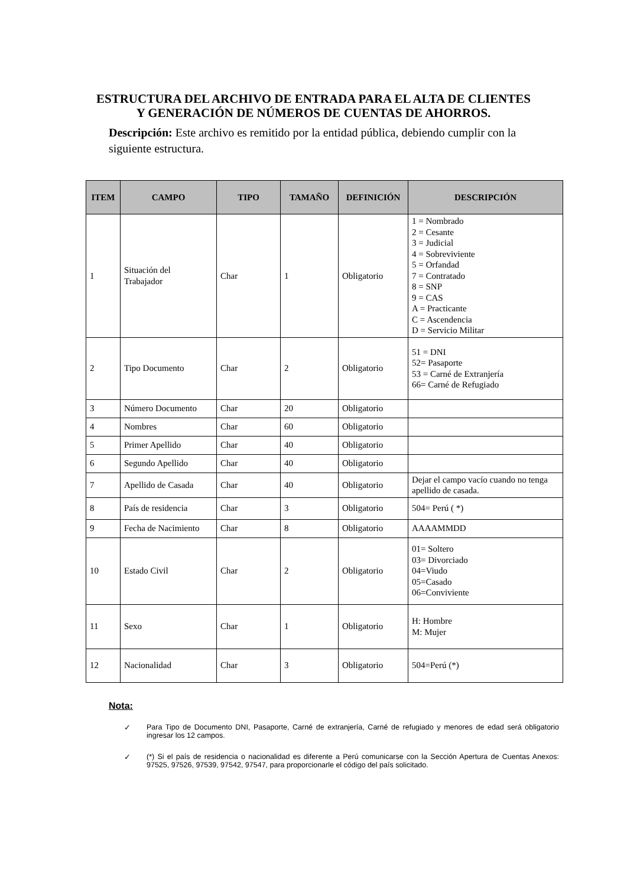ESTRUCTURA DEL ARCHIVO DE ENTRADA PARA EL ALTA DE CLIENTES
Y GENERACIÓN DE NÚMEROS DE CUENTAS DE AHORROS.
Descripción: Este archivo es remitido por la entidad pública, debiendo cumplir con la siguiente estructura.
| ITEM | CAMPO | TIPO | TAMAÑO | DEFINICIÓN | DESCRIPCIÓN |
| --- | --- | --- | --- | --- | --- |
| 1 | Situación del Trabajador | Char | 1 | Obligatorio | 1 = Nombrado 2 = Cesante 3 = Judicial 4 = Sobreviviente 5 = Orfandad 7 = Contratado 8 = SNP 9 = CAS A = Practicante C = Ascendencia D = Servicio Militar |
| 2 | Tipo Documento | Char | 2 | Obligatorio | 51 = DNI 52= Pasaporte 53 = Carné de Extranjería 66= Carné de Refugiado |
| 3 | Número Documento | Char | 20 | Obligatorio | |
| 4 | Nombres | Char | 60 | Obligatorio | |
| 5 | Primer Apellido | Char | 40 | Obligatorio | |
| 6 | Segundo Apellido | Char | 40 | Obligatorio | |
| 7 | Apellido de Casada | Char | 40 | Obligatorio | Dejar el campo vacío cuando no tenga apellido de casada. |
| 8 | País de residencia | Char | 3 | Obligatorio | 504= Perú ( *) |
| 9 | Fecha de Nacimiento | Char | 8 | Obligatorio | AAAAMMDD |
| 10 | Estado Civil | Char | 2 | Obligatorio | 01= Soltero 03= Divorciado 04=Viudo 05=Casado 06=Conviviente |
| 11 | Sexo | Char | 1 | Obligatorio | H: Hombre M: Mujer |
| 12 | Nacionalidad | Char | 3 | Obligatorio | 504=Perú (*) |
Nota:
✓ Para Tipo de Documento DNI, Pasaporte, Carné de extranjería, Carné de refugiado y menores de edad será obligatorio ingresar los 12 campos.
✓ (*) Si el país de residencia o nacionalidad es diferente a Perú comunicarse con la Sección Apertura de Cuentas Anexos: 97525, 97526, 97539, 97542, 97547, para proporcionarle el código del país solicitado.